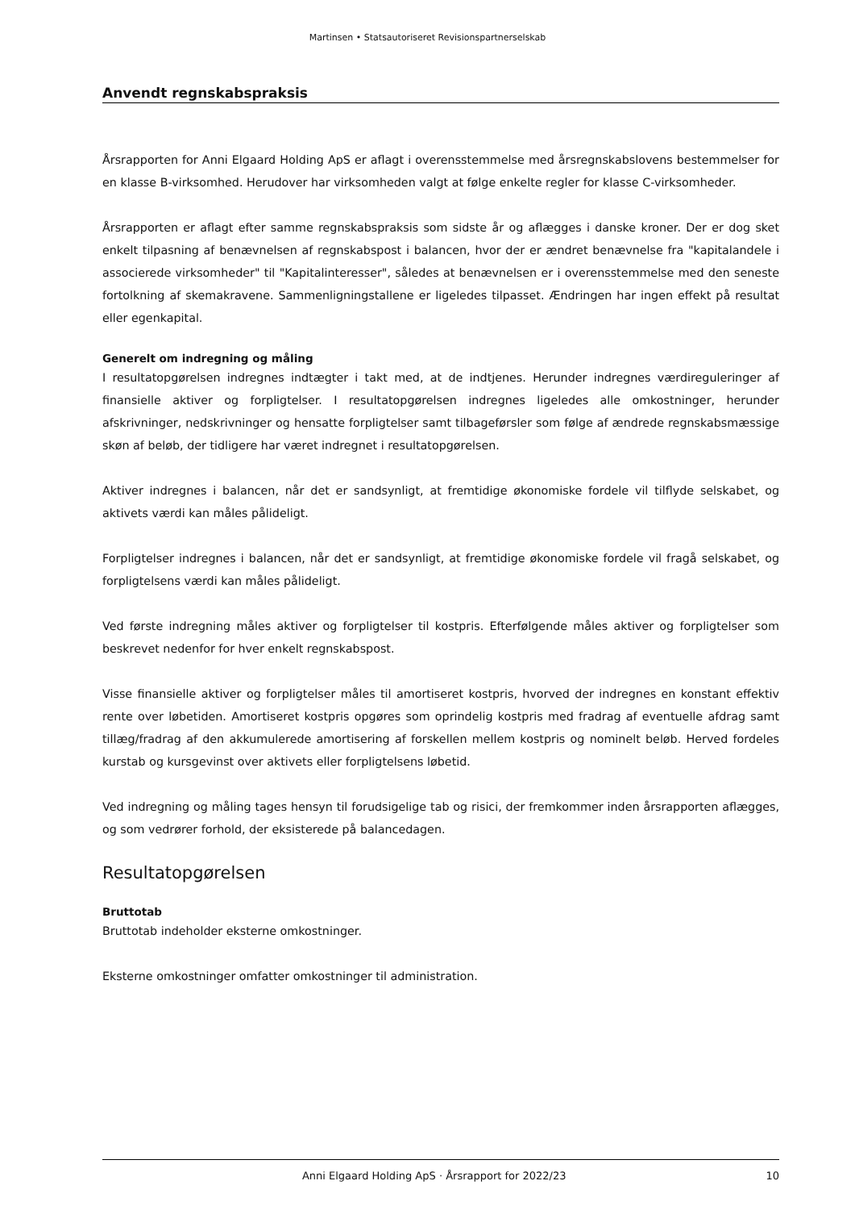Martinsen • Statsautoriseret Revisionspartnerselskab
Anvendt regnskabspraksis
Årsrapporten for Anni Elgaard Holding ApS er aflagt i overensstemmelse med årsregnskabslovens bestemmelser for en klasse B-virksomhed. Herudover har virksomheden valgt at følge enkelte regler for klasse C-virksomheder.
Årsrapporten er aflagt efter samme regnskabspraksis som sidste år og aflægges i danske kroner. Der er dog sket enkelt tilpasning af benævnelsen af regnskabspost i balancen, hvor der er ændret benævnelse fra "kapitalandele i associerede virksomheder" til "Kapitalinteresser", således at benævnelsen er i overensstemmelse med den seneste fortolkning af skemakravene. Sammenligningstallene er ligeledes tilpasset. Ændringen har ingen effekt på resultat eller egenkapital.
Generelt om indregning og måling
I resultatopgørelsen indregnes indtægter i takt med, at de indtjenes. Herunder indregnes værdireguleringer af finansielle aktiver og forpligtelser. I resultatopgørelsen indregnes ligeledes alle omkostninger, herunder afskrivninger, nedskrivninger og hensatte forpligtelser samt tilbageførsler som følge af ændrede regnskabsmæssige skøn af beløb, der tidligere har været indregnet i resultatopgørelsen.
Aktiver indregnes i balancen, når det er sandsynligt, at fremtidige økonomiske fordele vil tilflyde selskabet, og aktivets værdi kan måles pålideligt.
Forpligtelser indregnes i balancen, når det er sandsynligt, at fremtidige økonomiske fordele vil fragå selskabet, og forpligtelsens værdi kan måles pålideligt.
Ved første indregning måles aktiver og forpligtelser til kostpris. Efterfølgende måles aktiver og forpligtelser som beskrevet nedenfor for hver enkelt regnskabspost.
Visse finansielle aktiver og forpligtelser måles til amortiseret kostpris, hvorved der indregnes en konstant effektiv rente over løbetiden. Amortiseret kostpris opgøres som oprindelig kostpris med fradrag af eventuelle afdrag samt tillæg/fradrag af den akkumulerede amortisering af forskellen mellem kostpris og nominelt beløb. Herved fordeles kurstab og kursgevinst over aktivets eller forpligtelsens løbetid.
Ved indregning og måling tages hensyn til forudsigelige tab og risici, der fremkommer inden årsrapporten aflægges, og som vedrører forhold, der eksisterede på balancedagen.
Resultatopgørelsen
Bruttotab
Bruttotab indeholder eksterne omkostninger.
Eksterne omkostninger omfatter omkostninger til administration.
Anni Elgaard Holding ApS · Årsrapport for 2022/23 10